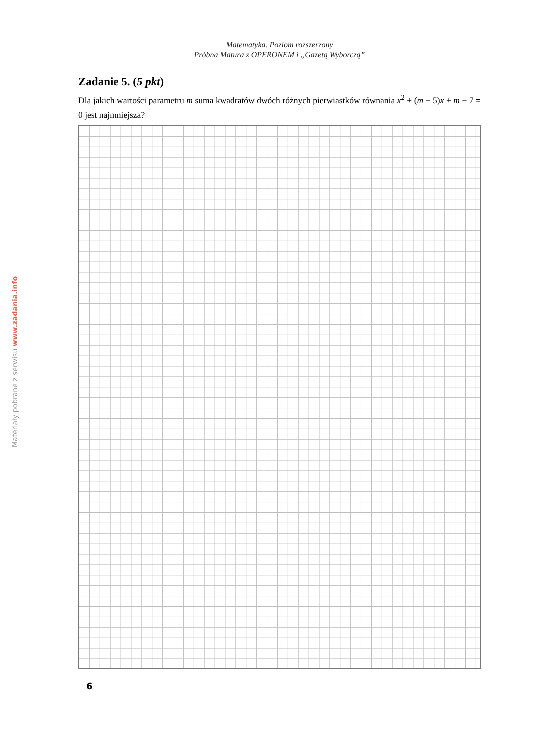Materiały pobrane z serwisu www.zadania.info
Matematyka. Poziom rozszerzony
Próbna Matura z OPERONEM i „Gazetą Wyborczą”
Zadanie 5. (5 pkt)
Dla jakich wartości parametru m suma kwadratów dwóch różnych pierwiastków równania x<sup>2</sup> + (m − 5)x + m − 7 = 0 jest najmniejsza?
6